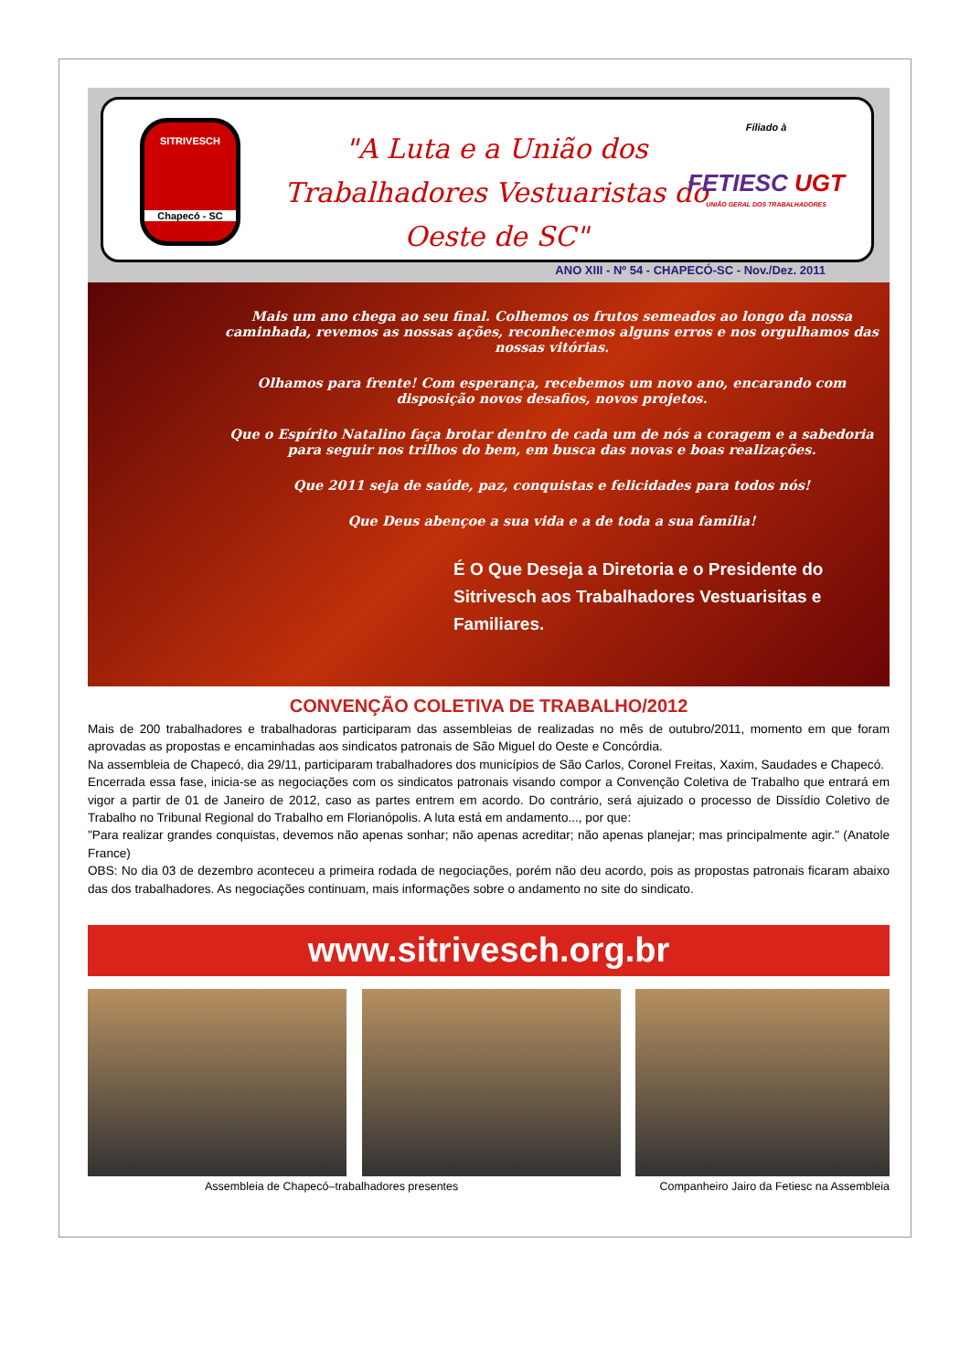SITRIVESCH
Chapecó - SC
"A Luta e a União dos Trabalhadores Vestuaristas do Oeste de SC"
Filiado à
FETIESC UGT
UNIÃO GERAL DOS TRABALHADORES
ANO XIII - Nº 54 - CHAPECÓ-SC - Nov./Dez. 2011
Mais um ano chega ao seu final. Colhemos os frutos semeados ao longo da nossa caminhada, revemos as nossas ações, reconhecemos alguns erros e nos orgulhamos das nossas vitórias.
Olhamos para frente! Com esperança, recebemos um novo ano, encarando com disposição novos desafios, novos projetos.
Que o Espírito Natalino faça brotar dentro de cada um de nós a coragem e a sabedoria para seguir nos trilhos do bem, em busca das novas e boas realizações.
Que 2011 seja de saúde, paz, conquistas e felicidades para todos nós!
Que Deus abençoe a sua vida e a de toda a sua família!
É O Que Deseja a Diretoria e o Presidente do Sitrivesch aos Trabalhadores Vestuarisitas e Familiares.
CONVENÇÃO COLETIVA DE TRABALHO/2012
Mais de 200 trabalhadores e trabalhadoras participaram das assembleias de realizadas no mês de outubro/2011, momento em que foram aprovadas as propostas e encaminhadas aos sindicatos patronais de São Miguel do Oeste e Concórdia.
Na assembleia de Chapecó, dia 29/11, participaram trabalhadores dos municípios de São Carlos, Coronel Freitas, Xaxim, Saudades e Chapecó.
Encerrada essa fase, inicia-se as negociações com os sindicatos patronais visando compor a Convenção Coletiva de Trabalho que entrará em vigor a partir de 01 de Janeiro de 2012, caso as partes entrem em acordo. Do contrário, será ajuizado o processo de Dissídio Coletivo de Trabalho no Tribunal Regional do Trabalho em Florianópolis. A luta está em andamento..., por que:
"Para realizar grandes conquistas, devemos não apenas sonhar; não apenas acreditar; não apenas planejar; mas principalmente agir." (Anatole France)
OBS: No dia 03 de dezembro aconteceu a primeira rodada de negociações, porém não deu acordo, pois as propostas patronais ficaram abaixo das dos trabalhadores. As negociações continuam, mais informações sobre o andamento no site do sindicato.
www.sitrivesch.org.br
Assembleia de Chapecó–trabalhadores presentes Companheiro Jairo da Fetiesc na Assembleia